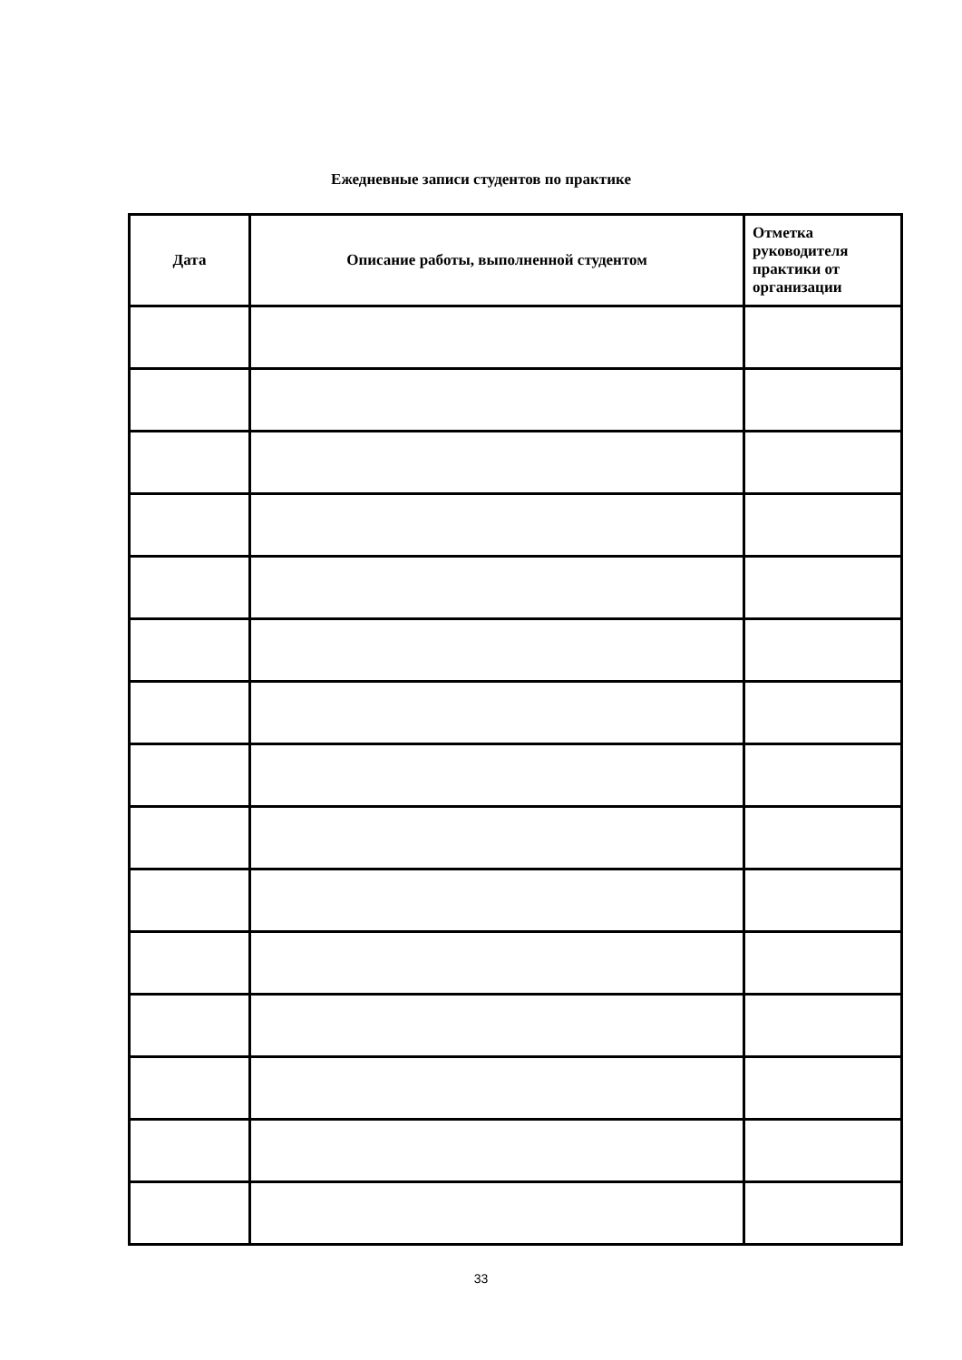Ежедневные записи студентов по практике
| Дата | Описание работы, выполненной студентом | Отметка руководителя практики от организации |
| --- | --- | --- |
33